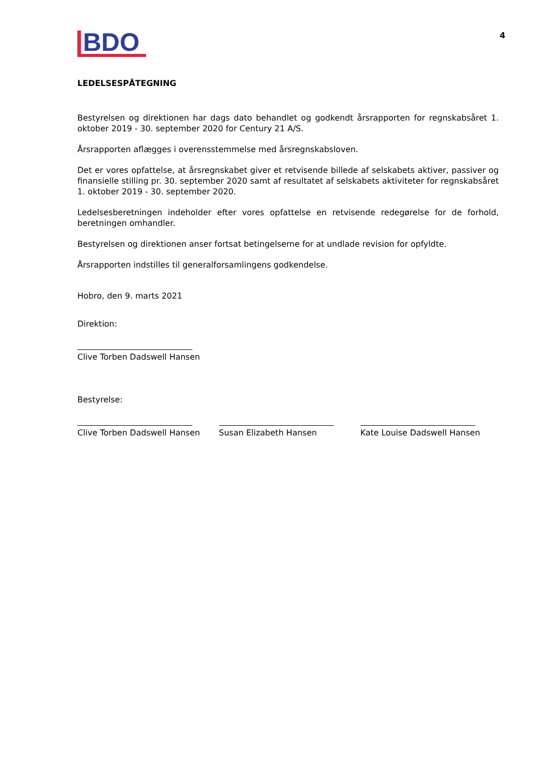BDO
4
LEDELSESPÅTEGNING
Bestyrelsen og direktionen har dags dato behandlet og godkendt årsrapporten for regnskabsåret 1. oktober 2019 - 30. september 2020 for Century 21 A/S.
Årsrapporten aflægges i overensstemmelse med årsregnskabsloven.
Det er vores opfattelse, at årsregnskabet giver et retvisende billede af selskabets aktiver, passiver og finansielle stilling pr. 30. september 2020 samt af resultatet af selskabets aktiviteter for regnskabsåret 1. oktober 2019 - 30. september 2020.
Ledelsesberetningen indeholder efter vores opfattelse en retvisende redegørelse for de forhold, beretningen omhandler.
Bestyrelsen og direktionen anser fortsat betingelserne for at undlade revision for opfyldte.
Årsrapporten indstilles til generalforsamlingens godkendelse.
Hobro, den 9. marts 2021
Direktion:
Clive Torben Dadswell Hansen
Bestyrelse:
Clive Torben Dadswell Hansen Susan Elizabeth Hansen Kate Louise Dadswell Hansen